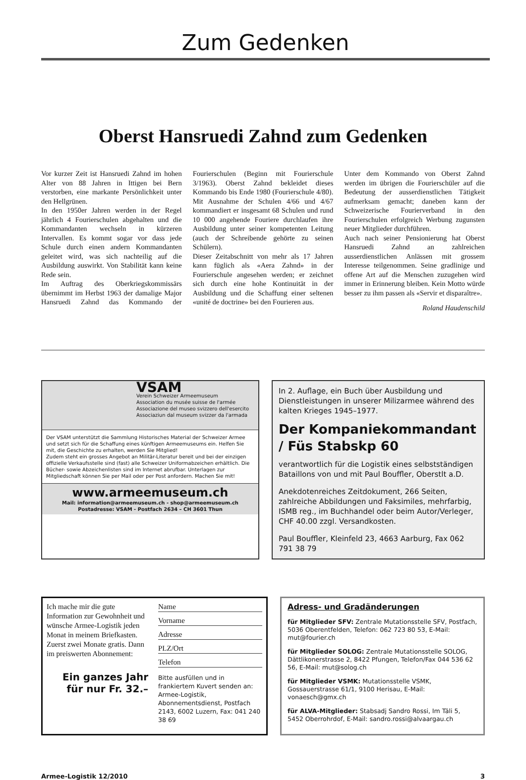Zum Gedenken
Oberst Hansruedi Zahnd zum Gedenken
Vor kurzer Zeit ist Hansruedi Zahnd im hohen Alter von 88 Jahren in Ittigen bei Bern verstorben, eine markante Persönlichkeit unter den Hellgrünen.
In den 1950er Jahren werden in der Regel jährlich 4 Fourierschulen abgehalten und die Kommandanten wechseln in kürzeren Intervallen. Es kommt sogar vor dass jede Schule durch einen andern Kommandanten geleitet wird, was sich nachteilig auf die Ausbildung auswirkt. Von Stabilität kann keine Rede sein.
Im Auftrag des Oberkriegskommissärs übernimmt im Herbst 1963 der damalige Major Hansruedi Zahnd das Kommando der Fourierschulen (Beginn mit Fourierschule 3/1963). Oberst Zahnd bekleidet dieses Kommando bis Ende 1980 (Fourierschule 4/80). Mit Ausnahme der Schulen 4/66 und 4/67 kommandiert er insgesamt 68 Schulen und rund 10 000 angehende Fouriere durchlaufen ihre Ausbildung unter seiner kompetenten Leitung (auch der Schreibende gehörte zu seinen Schülern).
Dieser Zeitabschnitt von mehr als 17 Jahren kann füglich als «Aera Zahnd» in der Fourierschule angesehen werden; er zeichnet sich durch eine hohe Kontinuität in der Ausbildung und die Schaffung einer seltenen «unité de doctrine» bei den Fourieren aus.
Unter dem Kommando von Oberst Zahnd werden im übrigen die Fourierschüler auf die Bedeutung der ausserdienstlichen Tätigkeit aufmerksam gemacht; daneben kann der Schweizerische Fourierverband in den Fourierschulen erfolgreich Werbung zugunsten neuer Mitglieder durchführen.
Auch nach seiner Pensionierung hat Oberst Hansruedi Zahnd an zahlreichen ausserdienstlichen Anlässen mit grossem Interesse teilgenommen. Seine gradlinige und offene Art auf die Menschen zuzugehen wird immer in Erinnerung bleiben. Kein Motto würde besser zu ihm passen als «Servir et disparaître».
Roland Haudenschild
VSAM
Verein Schweizer Armeemuseum
Association du musée suisse de l'armée
Associazione del museo svizzero dell'esercito
Associaziun dal museum svizzer da l'armada
Der VSAM unterstützt die Sammlung Historisches Material der Schweizer Armee und setzt sich für die Schaffung eines künftigen Armeemuseums ein. Helfen Sie mit, die Geschichte zu erhalten, werden Sie Mitglied!
Zudem steht ein grosses Angebot an Militär-Literatur bereit und bei der einzigen offizielle Verkaufsstelle sind (fast) alle Schweizer Uniformabzeichen erhältlich. Die Bücher- sowie Abzeichenlisten sind im Internet abrufbar. Unterlagen zur Mitgliedschaft können Sie per Mail oder per Post anfordern. Machen Sie mit!
www.armeemuseum.ch
Mail: information@armeemuseum.ch - shop@armeemuseum.ch
Postadresse: VSAM - Postfach 2634 – CH 3601 Thun
In 2. Auflage, ein Buch über Ausbildung und Dienstleistungen in unserer Milizarmee während des kalten Krieges 1945–1977.
Der Kompaniekommandant / Füs Stabskp 60
verantwortlich für die Logistik eines selbstständigen Bataillons von und mit Paul Bouffler, Oberstlt a.D.
Anekdotenreiches Zeitdokument, 266 Seiten, zahlreiche Abbildungen und Faksimiles, mehrfarbig, ISMB reg., im Buchhandel oder beim Autor/Verleger, CHF 40.00 zzgl. Versandkosten.
Paul Bouffler, Kleinfeld 23, 4663 Aarburg, Fax 062 791 38 79
Ich mache mir die gute Information zur Gewohnheit und wünsche Armee-Logistik jeden Monat in meinem Briefkasten. Zuerst zwei Monate gratis. Dann im preiswerten Abonnement:
Ein ganzes Jahr für nur Fr. 32.–
Name
Vorname
Adresse
PLZ/Ort
Telefon
Bitte ausfüllen und in frankiertem Kuvert senden an: Armee-Logistik, Abonnementsdienst, Postfach 2143, 6002 Luzern, Fax: 041 240 38 69
Adress- und Gradänderungen
für Mitglieder SFV: Zentrale Mutationsstelle SFV, Postfach, 5036 Oberentfelden, Telefon: 062 723 80 53, E-Mail: mut@fourier.ch
für Mitglieder SOLOG: Zentrale Mutationsstelle SOLOG, Dättlikonerstrasse 2, 8422 Pfungen, Telefon/Fax 044 536 62 56, E-Mail: mut@solog.ch
für Mitglieder VSMK: Mutationsstelle VSMK, Gossauerstrasse 61/1, 9100 Herisau, E-Mail: vonaesch@gmx.ch
für ALVA-Mitglieder: Stabsadj Sandro Rossi, Im Täli 5, 5452 Oberrohrdof, E-Mail: sandro.rossi@alvaargau.ch
Armee-Logistik 12/2010 3